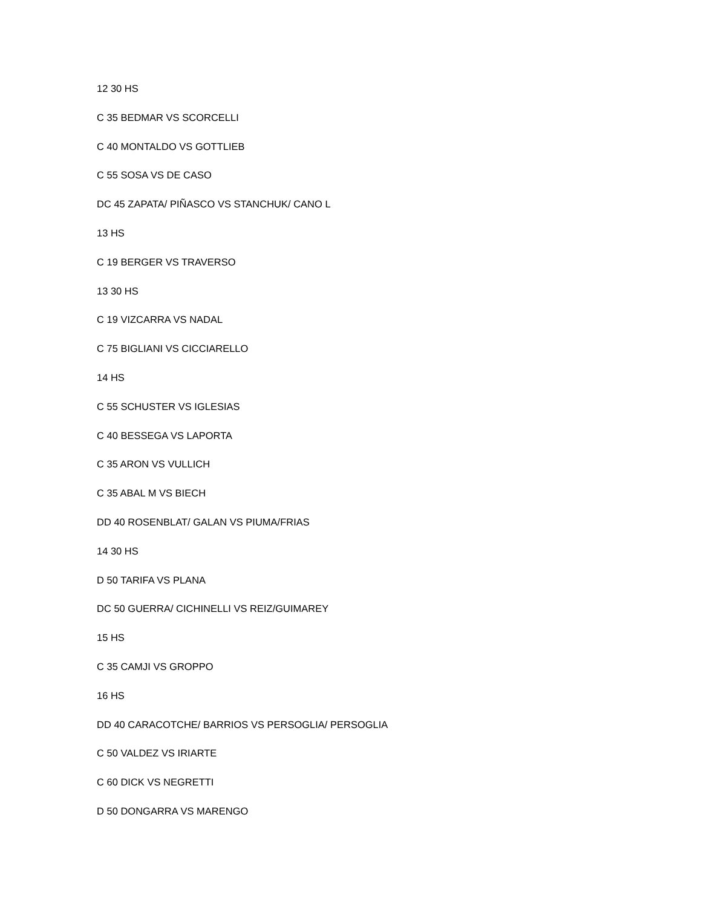12 30 HS
C 35 BEDMAR VS SCORCELLI
C 40 MONTALDO VS GOTTLIEB
C 55 SOSA VS DE CASO
DC 45 ZAPATA/ PIÑASCO VS STANCHUK/ CANO L
13 HS
C 19 BERGER VS TRAVERSO
13 30 HS
C 19 VIZCARRA VS NADAL
C 75 BIGLIANI VS CICCIARELLO
14 HS
C 55 SCHUSTER VS IGLESIAS
C 40 BESSEGA VS LAPORTA
C 35 ARON VS VULLICH
C 35 ABAL M VS BIECH
DD 40 ROSENBLAT/ GALAN VS PIUMA/FRIAS
14 30 HS
D 50 TARIFA VS PLANA
DC 50 GUERRA/ CICHINELLI VS REIZ/GUIMAREY
15 HS
C 35 CAMJI VS GROPPO
16 HS
DD 40 CARACOTCHE/ BARRIOS VS PERSOGLIA/ PERSOGLIA
C 50 VALDEZ VS IRIARTE
C 60 DICK VS NEGRETTI
D 50 DONGARRA VS MARENGO